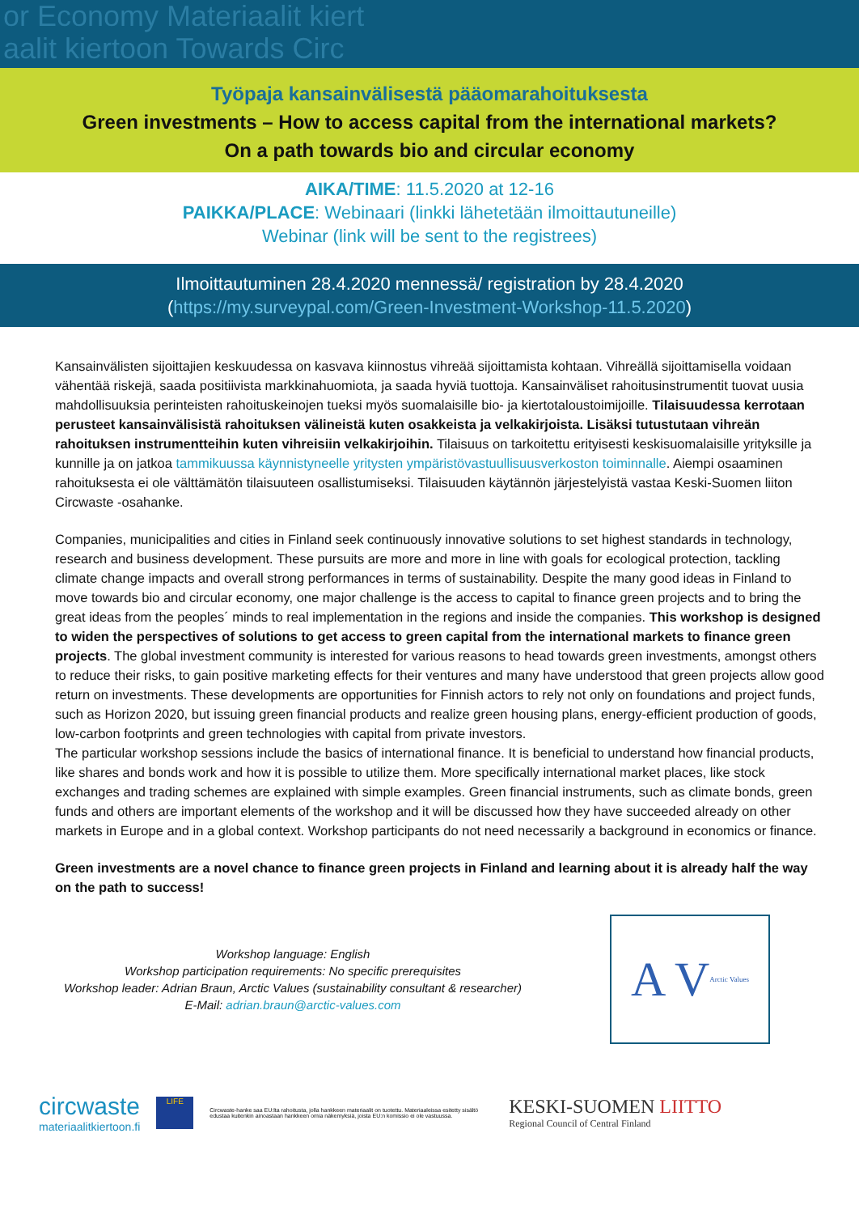or Economy Materiaalit kiert
aalit kiertoon Towards Circ
Työpaja kansainvälisestä pääomarahoituksesta
Green investments – How to access capital from the international markets?
On a path towards bio and circular economy
AIKA/TIME: 11.5.2020 at 12-16
PAIKKA/PLACE: Webinaari (linkki lähetetään ilmoittautuneille)
Webinar (link will be sent to the registrees)
Ilmoittautuminen 28.4.2020 mennessä/ registration by 28.4.2020
(https://my.surveypal.com/Green-Investment-Workshop-11.5.2020)
Kansainvälisten sijoittajien keskuudessa on kasvava kiinnostus vihreää sijoittamista kohtaan. Vihreällä sijoittamisella voidaan vähentää riskejä, saada positiivista markkinahuomiota, ja saada hyviä tuottoja. Kansainväliset rahoitusinstrumentit tuovat uusia mahdollisuuksia perinteisten rahoituskeinojen tueksi myös suomalaisille bio- ja kiertotaloustoimijoille. Tilaisuudessa kerrotaan perusteet kansainvälisistä rahoituksen välineistä kuten osakkeista ja velkakirjoista. Lisäksi tutustutaan vihreän rahoituksen instrumentteihin kuten vihreisiin velkakirjoihin. Tilaisuus on tarkoitettu erityisesti keskisuomalaisille yrityksille ja kunnille ja on jatkoa tammikuussa käynnistyneelle yritysten ympäristövastuullisuusverkoston toiminnalle. Aiempi osaaminen rahoituksesta ei ole välttämätön tilaisuuteen osallistumiseksi. Tilaisuuden käytännön järjestelyistä vastaa Keski-Suomen liiton Circwaste -osahanke.
Companies, municipalities and cities in Finland seek continuously innovative solutions to set highest standards in technology, research and business development. These pursuits are more and more in line with goals for ecological protection, tackling climate change impacts and overall strong performances in terms of sustainability. Despite the many good ideas in Finland to move towards bio and circular economy, one major challenge is the access to capital to finance green projects and to bring the great ideas from the peoples´ minds to real implementation in the regions and inside the companies. This workshop is designed to widen the perspectives of solutions to get access to green capital from the international markets to finance green projects. The global investment community is interested for various reasons to head towards green investments, amongst others to reduce their risks, to gain positive marketing effects for their ventures and many have understood that green projects allow good return on investments. These developments are opportunities for Finnish actors to rely not only on foundations and project funds, such as Horizon 2020, but issuing green financial products and realize green housing plans, energy-efficient production of goods, low-carbon footprints and green technologies with capital from private investors.
The particular workshop sessions include the basics of international finance. It is beneficial to understand how financial products, like shares and bonds work and how it is possible to utilize them. More specifically international market places, like stock exchanges and trading schemes are explained with simple examples. Green financial instruments, such as climate bonds, green funds and others are important elements of the workshop and it will be discussed how they have succeeded already on other markets in Europe and in a global context. Workshop participants do not need necessarily a background in economics or finance.
Green investments are a novel chance to finance green projects in Finland and learning about it is already half the way on the path to success!
Workshop language: English
Workshop participation requirements: No specific prerequisites
Workshop leader: Adrian Braun, Arctic Values (sustainability consultant & researcher)
E-Mail: adrian.braun@arctic-values.com
A V Arctic Values
circwaste
materiaalitkiertoon.fi
LIFE
Circwaste-hanke saa EU:lta rahoitusta, jolla hankkeen materiaalit on tuotettu. Materiaaleissa esitetty sisältö edustaa kuitenkin ainoastaan hankkeen omia näkemyksiä, joista EU:n komissio ei ole vastuussa.
KESKI-SUOMEN LIITTO
Regional Council of Central Finland